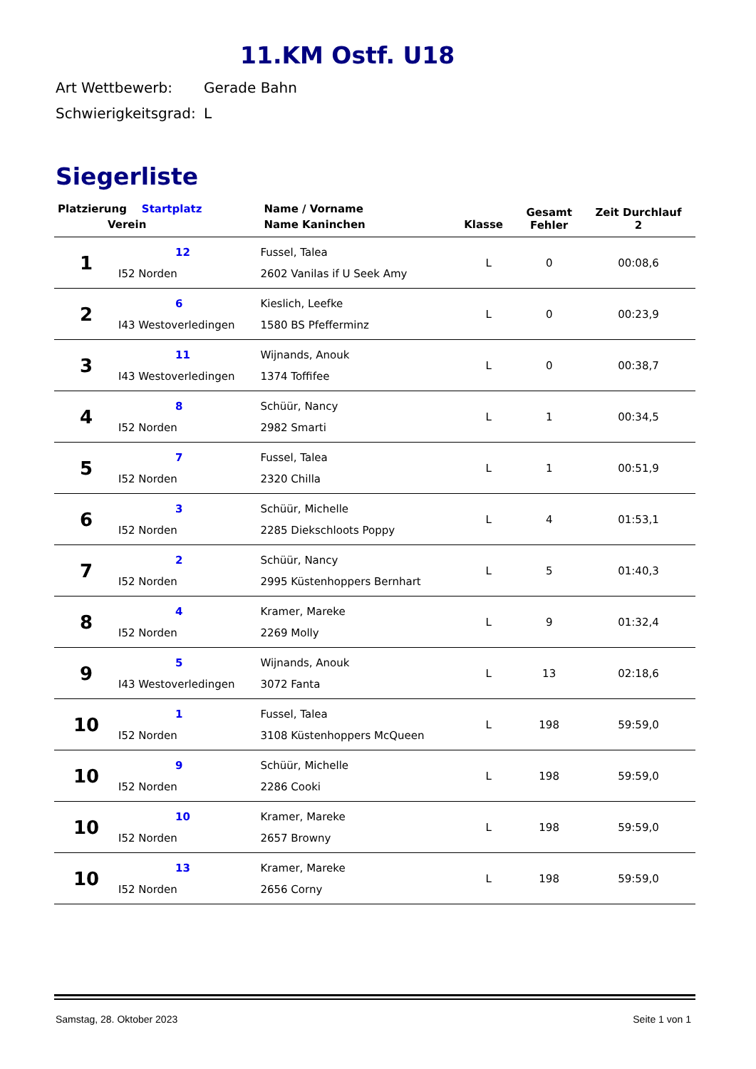11.KM Ostf. U18
Art Wettbewerb: Gerade Bahn
Schwierigkeitsgrad: L
Siegerliste
| Platzierung Startplatz | | Name / Vorname | | Gesamt Fehler | Zeit Durchlauf 2 |
| --- | --- | --- | --- | --- | --- |
| Verein | | Name Kaninchen | Klasse | | |
| 1 | 12 I52 Norden | Fussel, Talea 2602 Vanilas if U Seek Amy | L | 0 | 00:08,6 |
| 2 | 6 I43 Westoverledingen | Kieslich, Leefke 1580 BS Pfefferminz | L | 0 | 00:23,9 |
| 3 | 11 I43 Westoverledingen | Wijnands, Anouk 1374 Toffifee | L | 0 | 00:38,7 |
| 4 | 8 I52 Norden | Schüür, Nancy 2982 Smarti | L | 1 | 00:34,5 |
| 5 | 7 I52 Norden | Fussel, Talea 2320 Chilla | L | 1 | 00:51,9 |
| 6 | 3 I52 Norden | Schüür, Michelle 2285 Diekschloots Poppy | L | 4 | 01:53,1 |
| 7 | 2 I52 Norden | Schüür, Nancy 2995 Küstenhoppers Bernhart | L | 5 | 01:40,3 |
| 8 | 4 I52 Norden | Kramer, Mareke 2269 Molly | L | 9 | 01:32,4 |
| 9 | 5 I43 Westoverledingen | Wijnands, Anouk 3072 Fanta | L | 13 | 02:18,6 |
| 10 | 1 I52 Norden | Fussel, Talea 3108 Küstenhoppers McQueen | L | 198 | 59:59,0 |
| 10 | 9 I52 Norden | Schüür, Michelle 2286 Cooki | L | 198 | 59:59,0 |
| 10 | 10 I52 Norden | Kramer, Mareke 2657 Browny | L | 198 | 59:59,0 |
| 10 | 13 I52 Norden | Kramer, Mareke 2656 Corny | L | 198 | 59:59,0 |
Samstag, 28. Oktober 2023 Seite 1 von 1